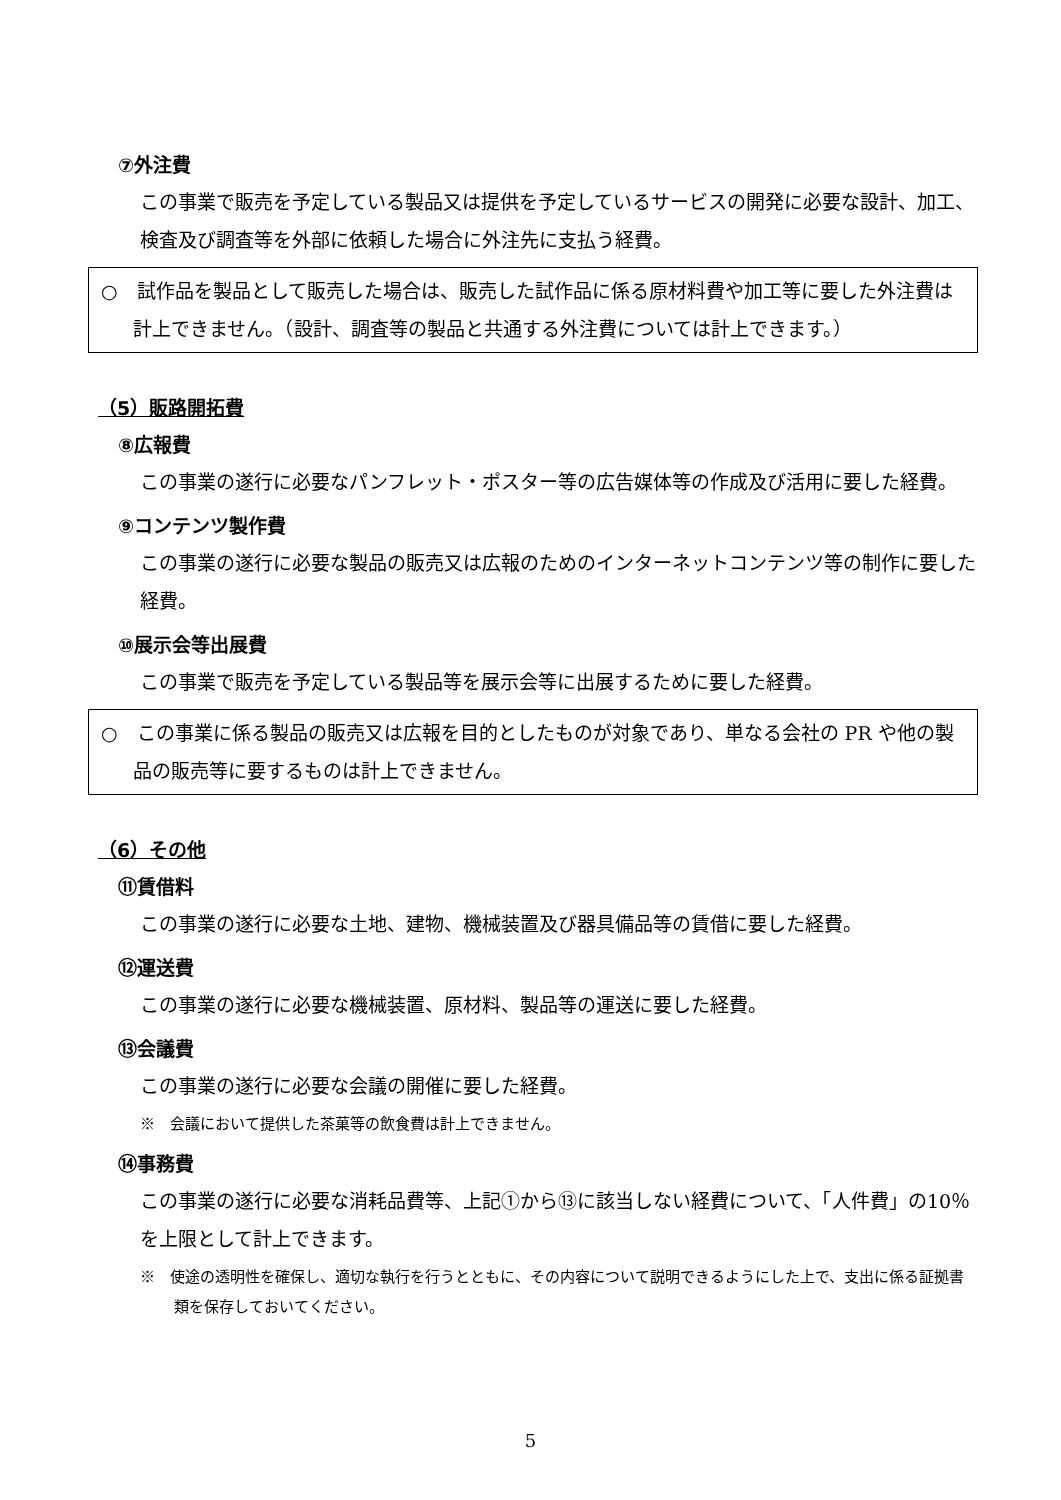⑦外注費
この事業で販売を予定している製品又は提供を予定しているサービスの開発に必要な設計、加工、検査及び調査等を外部に依頼した場合に外注先に支払う経費。
○　試作品を製品として販売した場合は、販売した試作品に係る原材料費や加工等に要した外注費は計上できません。（設計、調査等の製品と共通する外注費については計上できます。）
（5）販路開拓費
⑧広報費
この事業の遂行に必要なパンフレット・ポスター等の広告媒体等の作成及び活用に要した経費。
⑨コンテンツ製作費
この事業の遂行に必要な製品の販売又は広報のためのインターネットコンテンツ等の制作に要した経費。
⑩展示会等出展費
この事業で販売を予定している製品等を展示会等に出展するために要した経費。
○　この事業に係る製品の販売又は広報を目的としたものが対象であり、単なる会社の PR や他の製品の販売等に要するものは計上できません。
（6）その他
⑪賃借料
この事業の遂行に必要な土地、建物、機械装置及び器具備品等の賃借に要した経費。
⑫運送費
この事業の遂行に必要な機械装置、原材料、製品等の運送に要した経費。
⑬会議費
この事業の遂行に必要な会議の開催に要した経費。
※　会議において提供した茶菓等の飲食費は計上できません。
⑭事務費
この事業の遂行に必要な消耗品費等、上記①から⑬に該当しない経費について、「人件費」の10％を上限として計上できます。
※　使途の透明性を確保し、適切な執行を行うとともに、その内容について説明できるようにした上で、支出に係る証拠書類を保存しておいてください。
5